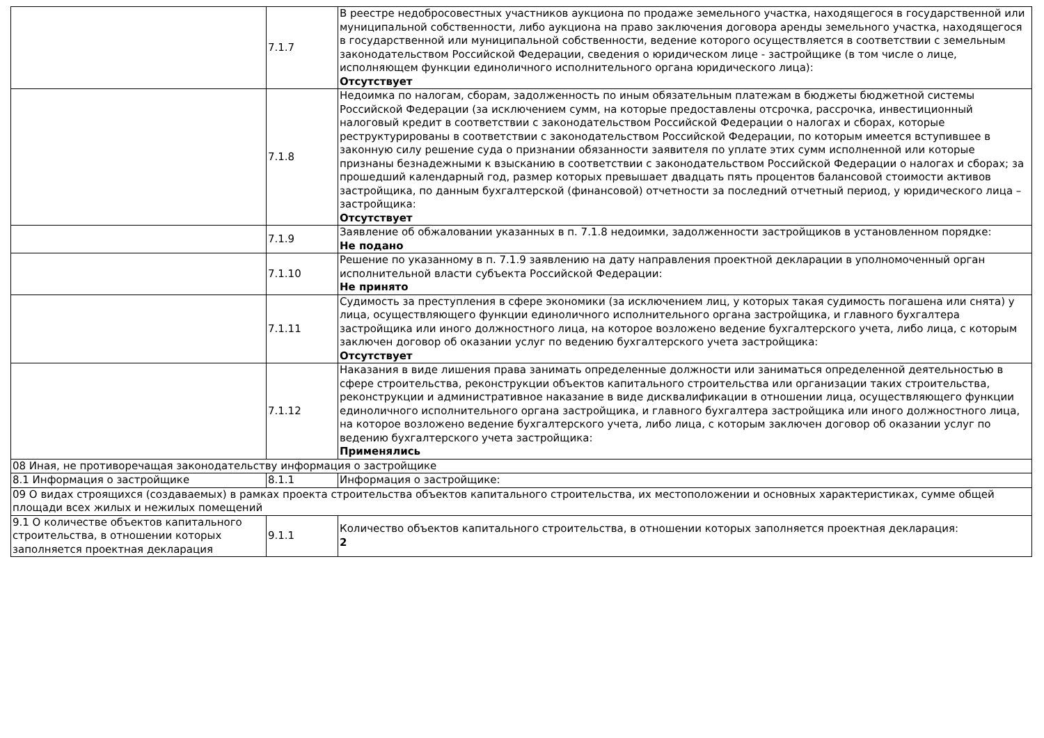| | 7.1.7 | В реестре недобросовестных участников аукциона по продаже земельного участка, находящегося в государственной или муниципальной собственности, либо аукциона на право заключения договора аренды земельного участка, находящегося в государственной или муниципальной собственности, ведение которого осуществляется в соответствии с земельным законодательством Российской Федерации, сведения о юридическом лице - застройщике (в том числе о лице, исполняющем функции единоличного исполнительного органа юридического лица): Отсутствует |
| | 7.1.8 | Недоимка по налогам, сборам, задолженность по иным обязательным платежам в бюджеты бюджетной системы Российской Федерации (за исключением сумм, на которые предоставлены отсрочка, рассрочка, инвестиционный налоговый кредит в соответствии с законодательством Российской Федерации о налогах и сборах, которые реструктурированы в соответствии с законодательством Российской Федерации, по которым имеется вступившее в законную силу решение суда о признании обязанности заявителя по уплате этих сумм исполненной или которые признаны безнадежными к взысканию в соответствии с законодательством Российской Федерации о налогах и сборах; за прошедший календарный год, размер которых превышает двадцать пять процентов балансовой стоимости активов застройщика, по данным бухгалтерской (финансовой) отчетности за последний отчетный период, у юридического лица – застройщика: Отсутствует |
| | 7.1.9 | Заявление об обжаловании указанных в п. 7.1.8 недоимки, задолженности застройщиков в установленном порядке: Не подано |
| | 7.1.10 | Решение по указанному в п. 7.1.9 заявлению на дату направления проектной декларации в уполномоченный орган исполнительной власти субъекта Российской Федерации: Не принято |
| | 7.1.11 | Судимость за преступления в сфере экономики (за исключением лиц, у которых такая судимость погашена или снята) у лица, осуществляющего функции единоличного исполнительного органа застройщика, и главного бухгалтера застройщика или иного должностного лица, на которое возложено ведение бухгалтерского учета, либо лица, с которым заключен договор об оказании услуг по ведению бухгалтерского учета застройщика: Отсутствует |
| | 7.1.12 | Наказания в виде лишения права занимать определенные должности или заниматься определенной деятельностью в сфере строительства, реконструкции объектов капитального строительства или организации таких строительства, реконструкции и административное наказание в виде дисквалификации в отношении лица, осуществляющего функции единоличного исполнительного органа застройщика, и главного бухгалтера застройщика или иного должностного лица, на которое возложено ведение бухгалтерского учета, либо лица, с которым заключен договор об оказании услуг по ведению бухгалтерского учета застройщика: Применялись |
| 08 Иная, не противоречащая законодательству информация о застройщике | | |
| 8.1 Информация о застройщике | 8.1.1 | Информация о застройщике: |
| 09 О видах строящихся (создаваемых) в рамках проекта строительства объектов капитального строительства, их местоположении и основных характеристиках, сумме общей площади всех жилых и нежилых помещений | | |
| 9.1 О количестве объектов капитального строительства, в отношении которых заполняется проектная декларация | 9.1.1 | Количество объектов капитального строительства, в отношении которых заполняется проектная декларация: 2 |